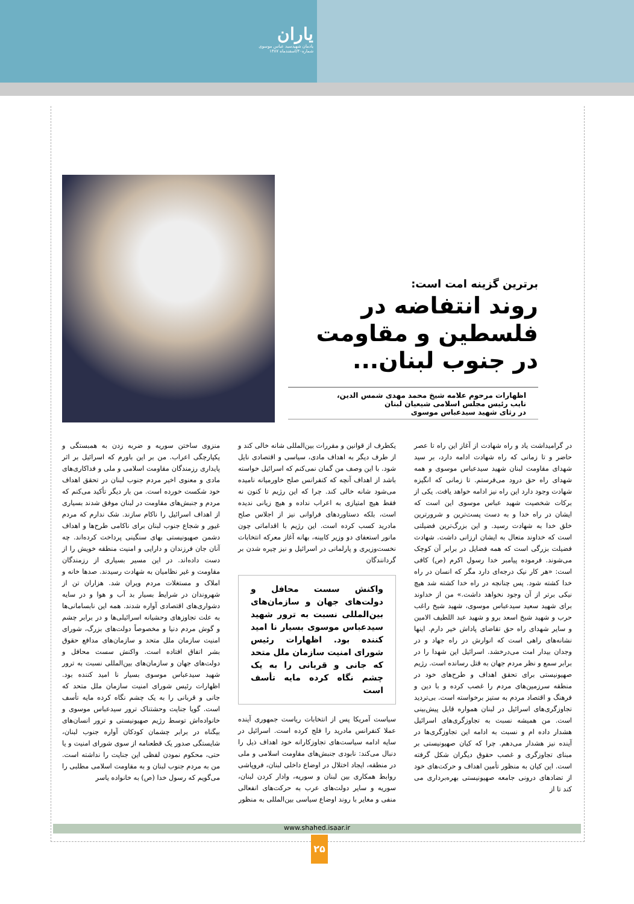یاران
یادمان شهیدسید عباس موسوی
شماره۴۰/اسفندماه ۱۳۸۷
برترین گزینه امت است:
روند انتفاضه در فلسطین و مقاومت در جنوب لبنان...
اظهارات مرحوم علامه شیخ محمد مهدی شمس الدین،
نایب رئیس مجلس اسلامی شیعیان لبنان
در رثای شهید سیدعباس موسوی
در گرامیداشت یاد و راه شهادت از آغاز این راه تا عصر حاضر و تا زمانی که راه شهادت ادامه دارد، بر سید شهدای مقاومت لبنان شهید سیدعباس موسوی و همه شهدای راه حق درود می‌فرستم. تا زمانی که انگیزه شهادت وجود دارد این راه نیز ادامه خواهد یافت. یکی از برکات شخصیت شهید عباس موسوی این است که ایشان در راه خدا و به دست پست‌ترین و شرورترین خلق خدا به شهادت رسید. و این بزرگ‌ترین فضیلتی است که خداوند متعال به ایشان ارزانی داشت. شهادت فضیلت بزرگی است که همه فضایل در برابر آن کوچک می‌شوند. فرموده پیامبر خدا رسول اکرم (ص) کافی است: «هر کار نیک درجه‌ای دارد مگر که انسان در راه خدا کشته شود. پس چنانچه در راه خدا کشته شد هیچ نیکی برتر از آن وجود نخواهد داشت.» من از خداوند برای شهید سعید سیدعباس موسوی، شهید شیخ راغب حرب و شهید شیخ اسعد برو و شهید عبد اللطیف الامین و سایر شهدای راه حق تقاضای پاداش خیر دارم. اینها نشانه‌های راهی است که انوارش در راه جهاد و در وجدان بیدار امت می‌درخشد. اسرائیل این شهدا را در برابر سمع و نظر مردم جهان به قتل رسانده است. رژیم صهیونیستی برای تحقق اهداف و طرح‌های خود در منطقه سرزمین‌های مردم را غصب کرده و با دین و فرهنگ و اقتصاد مردم به ستیز برخواسته است. بی‌تردید تجاوزگری‌های اسرائیل در لبنان همواره قابل پیش‌بینی است. من همیشه نسبت به تجاوزگری‌های اسرائیل هشدار داده ام و نسبت به ادامه این تجاوزگری‌ها در آینده نیز هشدار می‌دهم. چرا که کیان صهیونیستی بر مبنای تجاوزگری و غصب حقوق دیگران شکل گرفته است. این کیان به منظور تأمین اهداف و حرکت‌های خود از تضادهای درونی جامعه صهیونیستی بهره‌برداری می کند تا از
یکطرف از قوانین و مقررات بین‌المللی شانه خالی کند و از طرف دیگر به اهداف مادی، سیاسی و اقتصادی نایل شود. با این وصف من گمان نمی‌کنم که اسرائیل خواسته باشد از اهداف آنچه که کنفرانس صلح خاورمیانه نامیده می‌شود شانه خالی کند. چرا که این رژیم تا کنون نه فقط هیچ امتیازی به اعراب نداده و هیچ زیانی ندیده است، بلکه دستاوردهای فراوانی نیز از اجلاس صلح مادرید کسب کرده است. این رژیم با اقداماتی چون مانور استعفای دو وزیر کابینه، بهانه آغاز معرکه انتخابات نخست‌وزیری و پارلمانی در اسرائیل و نیز چیره شدن بر گردانندگان
واکنش سست محافل و دولت‌های جهان و سازمان‌های بین‌المللی نسبت به ترور شهید سیدعباس موسوی بسیار نا امید کننده بود. اظهارات رئیس شورای امنیت سازمان ملل متحد که جانی و قربانی را به یک چشم نگاه کرده مایه تأسف است
سیاست آمریکا پس از انتخابات ریاست جمهوری آینده عملا کنفرانس مادرید را فلج کرده است. اسرائیل در سایه ادامه سیاست‌های تجاوزکارانه خود اهداف ذیل را دنبال می‌کند: نابودی جنبش‌های مقاومت اسلامی و ملی در منطقه، ایجاد اختلال در اوضاع داخلی لبنان، فروپاشی روابط همکاری بین لبنان و سوریه، وادار کردن لبنان، سوریه و سایر دولت‌های عرب به حرکت‌های انفعالی منفی و مغایر با روند اوضاع سیاسی بین‌المللی به منظور
منزوی ساختن سوریه و ضربه زدن به همبستگی و یکپارچگی اعراب. من بر این باورم که اسرائیل بر اثر پایداری رزمندگان مقاومت اسلامی و ملی و فداکاری‌های مادی و معنوی اخیر مردم جنوب لبنان در تحقق اهداف خود شکست خورده است. من بار دیگر تأکید می‌کنم که مردم و جنبش‌های مقاومت در لبنان موفق شدند بسیاری از اهداف اسرائیل را ناکام سازند. شک ندارم که مردم غیور و شجاع جنوب لبنان برای ناکامی طرح‌ها و اهداف دشمن صهیونیستی بهای سنگینی پرداخت کرده‌اند. چه آنان جان فرزندان و دارایی و امنیت منطقه خویش را از دست داده‌اند. در این مسیر بسیاری از رزمندگان مقاومت و غیر نظامیان به شهادت رسیدند. صدها خانه و املاک و مستغلات مردم ویران شد. هزاران تن از شهروندان در شرایط بسیار بد آب و هوا و در سایه دشواری‌های اقتصادی آواره شدند. همه این نابسامانی‌ها به علت تجاوزهای وحشیانه اسرائیلی‌ها و در برابر چشم و گوش مردم دنیا و مخصوصاً دولت‌های بزرگ، شورای امنیت سازمان ملل متحد و سازمان‌های مدافع حقوق بشر اتفاق افتاده است. واکنش سست محافل و دولت‌های جهان و سازمان‌های بین‌المللی نسبت به ترور شهید سیدعباس موسوی بسیار نا امید کننده بود. اظهارات رئیس شورای امنیت سازمان ملل متحد که جانی و قربانی را به یک چشم نگاه کرده مایه تأسف است. گویا جنایت وحشتناک ترور سیدعباس موسوی و خانواده‌اش توسط رژیم صهیونیستی و ترور انسان‌های بیگناه در برابر چشمان کودکان آواره جنوب لبنان، شایستگی صدور یک قطعنامه از سوی شورای امنیت و یا حتی، محکوم نمودن لفظی این جنایت را نداشته است. من به مردم جنوب لبنان و به مقاومت اسلامی مطلبی را می‌گویم که رسول خدا (ص) به خانواده یاسر
www.shahed.isaar.ir
۲۵